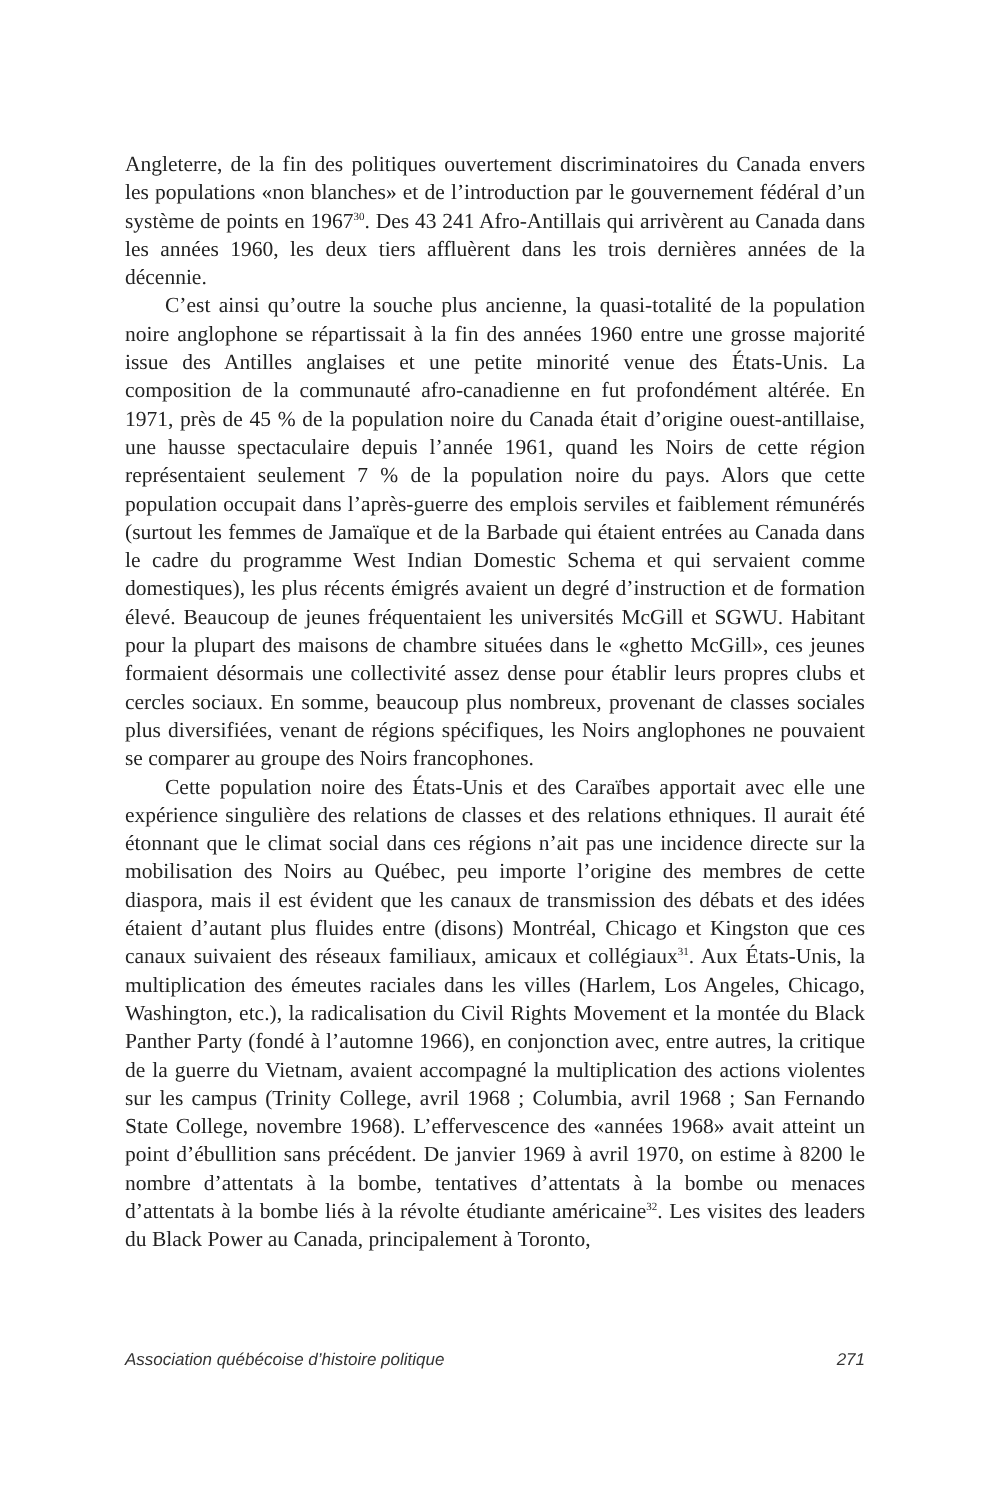Angleterre, de la fin des politiques ouvertement discriminatoires du Canada envers les populations «non blanches» et de l’introduction par le gouvernement fédéral d’un système de points en 1967<sup>30</sup>. Des 43 241 Afro-Antillais qui arrivèrent au Canada dans les années 1960, les deux tiers affluèrent dans les trois dernières années de la décennie.
C’est ainsi qu’outre la souche plus ancienne, la quasi-totalité de la population noire anglophone se répartissait à la fin des années 1960 entre une grosse majorité issue des Antilles anglaises et une petite minorité venue des États-Unis. La composition de la communauté afro-canadienne en fut profondément altérée. En 1971, près de 45 % de la population noire du Canada était d’origine ouest-antillaise, une hausse spectaculaire depuis l’année 1961, quand les Noirs de cette région représentaient seulement 7 % de la population noire du pays. Alors que cette population occupait dans l’après-guerre des emplois serviles et faiblement rémunérés (surtout les femmes de Jamaïque et de la Barbade qui étaient entrées au Canada dans le cadre du programme West Indian Domestic Schema et qui servaient comme domestiques), les plus récents émigrés avaient un degré d’instruction et de formation élevé. Beaucoup de jeunes fréquentaient les universités McGill et SGWU. Habitant pour la plupart des maisons de chambre situées dans le «ghetto McGill», ces jeunes formaient désormais une collectivité assez dense pour établir leurs propres clubs et cercles sociaux. En somme, beaucoup plus nombreux, provenant de classes sociales plus diversifiées, venant de régions spécifiques, les Noirs anglophones ne pouvaient se comparer au groupe des Noirs francophones.
Cette population noire des États-Unis et des Caraïbes apportait avec elle une expérience singulière des relations de classes et des relations ethniques. Il aurait été étonnant que le climat social dans ces régions n’ait pas une incidence directe sur la mobilisation des Noirs au Québec, peu importe l’origine des membres de cette diaspora, mais il est évident que les canaux de transmission des débats et des idées étaient d’autant plus fluides entre (disons) Montréal, Chicago et Kingston que ces canaux suivaient des réseaux familiaux, amicaux et collégiaux<sup>31</sup>. Aux États-Unis, la multiplication des émeutes raciales dans les villes (Harlem, Los Angeles, Chicago, Washington, etc.), la radicalisation du Civil Rights Movement et la montée du Black Panther Party (fondé à l’automne 1966), en conjonction avec, entre autres, la critique de la guerre du Vietnam, avaient accompagné la multiplication des actions violentes sur les campus (Trinity College, avril 1968 ; Columbia, avril 1968 ; San Fernando State College, novembre 1968). L’effervescence des «années 1968» avait atteint un point d’ébullition sans précédent. De janvier 1969 à avril 1970, on estime à 8200 le nombre d’attentats à la bombe, tentatives d’attentats à la bombe ou menaces d’attentats à la bombe liés à la révolte étudiante américaine<sup>32</sup>. Les visites des leaders du Black Power au Canada, principalement à Toronto,
Association québécoise d’histoire politique 271